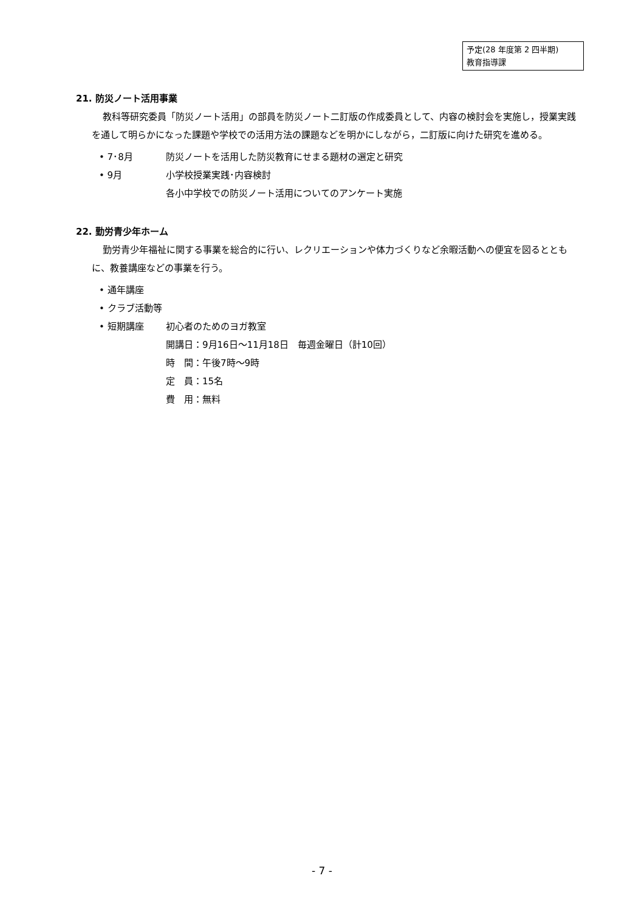予定(28 年度第 2 四半期)
教育指導課
21. 防災ノート活用事業
教科等研究委員「防災ノート活用」の部員を防災ノート二訂版の作成委員として、内容の検討会を実施し，授業実践を通して明らかになった課題や学校での活用方法の課題などを明かにしながら，二訂版に向けた研究を進める。
• 7･8月 防災ノートを活用した防災教育にせまる題材の選定と研究
• 9月 小学校授業実践･内容検討
各小中学校での防災ノート活用についてのアンケート実施
22. 勤労青少年ホーム
勤労青少年福祉に関する事業を総合的に行い、レクリエーションや体力づくりなど余暇活動への便宜を図るとともに、教養講座などの事業を行う。
• 通年講座
• クラブ活動等
• 短期講座 初心者のためのヨガ教室
開講日：9月16日～11月18日　毎週金曜日（計10回）
時　間：午後7時～9時
定　員：15名
費　用：無料
- 7 -